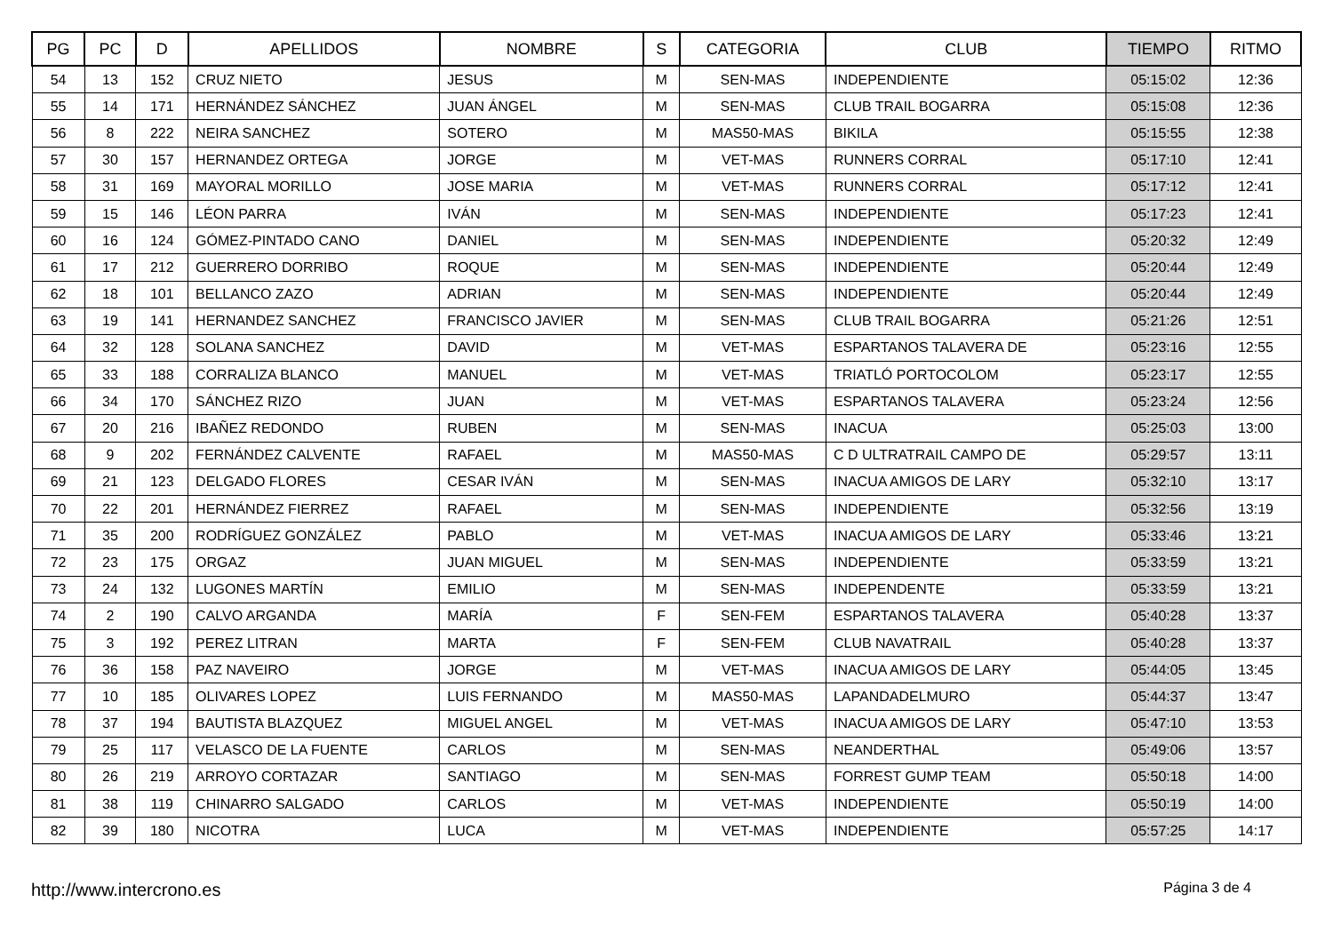| PG | PC | D | APELLIDOS | NOMBRE | S | CATEGORIA | CLUB | TIEMPO | RITMO |
| --- | --- | --- | --- | --- | --- | --- | --- | --- | --- |
| 54 | 13 | 152 | CRUZ NIETO | JESUS | M | SEN-MAS | INDEPENDIENTE | 05:15:02 | 12:36 |
| 55 | 14 | 171 | HERNÁNDEZ SÁNCHEZ | JUAN ÁNGEL | M | SEN-MAS | CLUB TRAIL BOGARRA | 05:15:08 | 12:36 |
| 56 | 8 | 222 | NEIRA SANCHEZ | SOTERO | M | MAS50-MAS | BIKILA | 05:15:55 | 12:38 |
| 57 | 30 | 157 | HERNANDEZ ORTEGA | JORGE | M | VET-MAS | RUNNERS CORRAL | 05:17:10 | 12:41 |
| 58 | 31 | 169 | MAYORAL MORILLO | JOSE MARIA | M | VET-MAS | RUNNERS CORRAL | 05:17:12 | 12:41 |
| 59 | 15 | 146 | LÉON PARRA | IVÁN | M | SEN-MAS | INDEPENDIENTE | 05:17:23 | 12:41 |
| 60 | 16 | 124 | GÓMEZ-PINTADO CANO | DANIEL | M | SEN-MAS | INDEPENDIENTE | 05:20:32 | 12:49 |
| 61 | 17 | 212 | GUERRERO DORRIBO | ROQUE | M | SEN-MAS | INDEPENDIENTE | 05:20:44 | 12:49 |
| 62 | 18 | 101 | BELLANCO ZAZO | ADRIAN | M | SEN-MAS | INDEPENDIENTE | 05:20:44 | 12:49 |
| 63 | 19 | 141 | HERNANDEZ SANCHEZ | FRANCISCO JAVIER | M | SEN-MAS | CLUB TRAIL BOGARRA | 05:21:26 | 12:51 |
| 64 | 32 | 128 | SOLANA SANCHEZ | DAVID | M | VET-MAS | ESPARTANOS TALAVERA DE | 05:23:16 | 12:55 |
| 65 | 33 | 188 | CORRALIZA BLANCO | MANUEL | M | VET-MAS | TRIATLÓ PORTOCOLOM | 05:23:17 | 12:55 |
| 66 | 34 | 170 | SÁNCHEZ RIZO | JUAN | M | VET-MAS | ESPARTANOS TALAVERA | 05:23:24 | 12:56 |
| 67 | 20 | 216 | IBAÑEZ REDONDO | RUBEN | M | SEN-MAS | INACUA | 05:25:03 | 13:00 |
| 68 | 9 | 202 | FERNÁNDEZ CALVENTE | RAFAEL | M | MAS50-MAS | C D ULTRATRAIL CAMPO DE | 05:29:57 | 13:11 |
| 69 | 21 | 123 | DELGADO FLORES | CESAR IVÁN | M | SEN-MAS | INACUA AMIGOS DE LARY | 05:32:10 | 13:17 |
| 70 | 22 | 201 | HERNÁNDEZ FIERREZ | RAFAEL | M | SEN-MAS | INDEPENDIENTE | 05:32:56 | 13:19 |
| 71 | 35 | 200 | RODRÍGUEZ GONZÁLEZ | PABLO | M | VET-MAS | INACUA AMIGOS DE LARY | 05:33:46 | 13:21 |
| 72 | 23 | 175 | ORGAZ | JUAN MIGUEL | M | SEN-MAS | INDEPENDIENTE | 05:33:59 | 13:21 |
| 73 | 24 | 132 | LUGONES MARTÍN | EMILIO | M | SEN-MAS | INDEPENDENTE | 05:33:59 | 13:21 |
| 74 | 2 | 190 | CALVO ARGANDA | MARÍA | F | SEN-FEM | ESPARTANOS TALAVERA | 05:40:28 | 13:37 |
| 75 | 3 | 192 | PEREZ LITRAN | MARTA | F | SEN-FEM | CLUB NAVATRAIL | 05:40:28 | 13:37 |
| 76 | 36 | 158 | PAZ NAVEIRO | JORGE | M | VET-MAS | INACUA AMIGOS DE LARY | 05:44:05 | 13:45 |
| 77 | 10 | 185 | OLIVARES LOPEZ | LUIS FERNANDO | M | MAS50-MAS | LAPANDADELMURO | 05:44:37 | 13:47 |
| 78 | 37 | 194 | BAUTISTA BLAZQUEZ | MIGUEL ANGEL | M | VET-MAS | INACUA AMIGOS DE LARY | 05:47:10 | 13:53 |
| 79 | 25 | 117 | VELASCO DE LA FUENTE | CARLOS | M | SEN-MAS | NEANDERTHAL | 05:49:06 | 13:57 |
| 80 | 26 | 219 | ARROYO CORTAZAR | SANTIAGO | M | SEN-MAS | FORREST GUMP TEAM | 05:50:18 | 14:00 |
| 81 | 38 | 119 | CHINARRO SALGADO | CARLOS | M | VET-MAS | INDEPENDIENTE | 05:50:19 | 14:00 |
| 82 | 39 | 180 | NICOTRA | LUCA | M | VET-MAS | INDEPENDIENTE | 05:57:25 | 14:17 |
http://www.intercrono.es Página 3 de 4